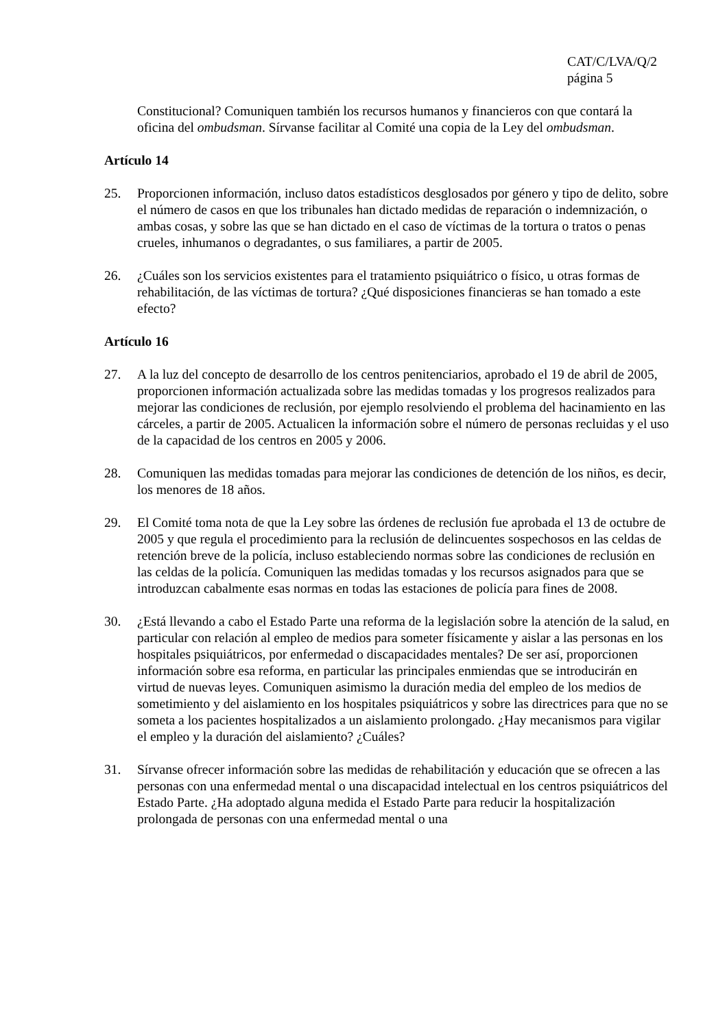CAT/C/LVA/Q/2
página 5
Constitucional? Comuniquen también los recursos humanos y financieros con que contará la oficina del ombudsman. Sírvanse facilitar al Comité una copia de la Ley del ombudsman.
Artículo 14
25. Proporcionen información, incluso datos estadísticos desglosados por género y tipo de delito, sobre el número de casos en que los tribunales han dictado medidas de reparación o indemnización, o ambas cosas, y sobre las que se han dictado en el caso de víctimas de la tortura o tratos o penas crueles, inhumanos o degradantes, o sus familiares, a partir de 2005.
26. ¿Cuáles son los servicios existentes para el tratamiento psiquiátrico o físico, u otras formas de rehabilitación, de las víctimas de tortura? ¿Qué disposiciones financieras se han tomado a este efecto?
Artículo 16
27. A la luz del concepto de desarrollo de los centros penitenciarios, aprobado el 19 de abril de 2005, proporcionen información actualizada sobre las medidas tomadas y los progresos realizados para mejorar las condiciones de reclusión, por ejemplo resolviendo el problema del hacinamiento en las cárceles, a partir de 2005. Actualicen la información sobre el número de personas recluidas y el uso de la capacidad de los centros en 2005 y 2006.
28. Comuniquen las medidas tomadas para mejorar las condiciones de detención de los niños, es decir, los menores de 18 años.
29. El Comité toma nota de que la Ley sobre las órdenes de reclusión fue aprobada el 13 de octubre de 2005 y que regula el procedimiento para la reclusión de delincuentes sospechosos en las celdas de retención breve de la policía, incluso estableciendo normas sobre las condiciones de reclusión en las celdas de la policía. Comuniquen las medidas tomadas y los recursos asignados para que se introduzcan cabalmente esas normas en todas las estaciones de policía para fines de 2008.
30. ¿Está llevando a cabo el Estado Parte una reforma de la legislación sobre la atención de la salud, en particular con relación al empleo de medios para someter físicamente y aislar a las personas en los hospitales psiquiátricos, por enfermedad o discapacidades mentales? De ser así, proporcionen información sobre esa reforma, en particular las principales enmiendas que se introducirán en virtud de nuevas leyes. Comuniquen asimismo la duración media del empleo de los medios de sometimiento y del aislamiento en los hospitales psiquiátricos y sobre las directrices para que no se someta a los pacientes hospitalizados a un aislamiento prolongado. ¿Hay mecanismos para vigilar el empleo y la duración del aislamiento? ¿Cuáles?
31. Sírvanse ofrecer información sobre las medidas de rehabilitación y educación que se ofrecen a las personas con una enfermedad mental o una discapacidad intelectual en los centros psiquiátricos del Estado Parte. ¿Ha adoptado alguna medida el Estado Parte para reducir la hospitalización prolongada de personas con una enfermedad mental o una